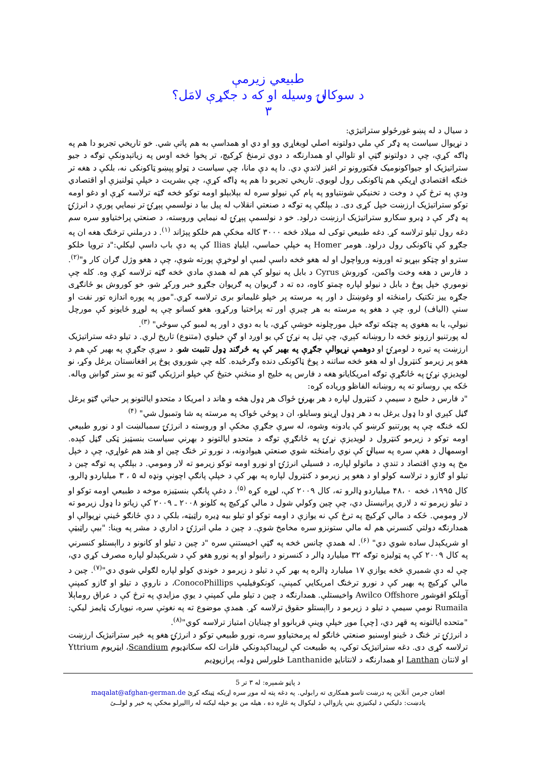طبيعي زيرمې
د سوکالۍ وسيله او که د جګړې لامَل؟
۳
د سيال د له پښو غورځولو ستراتيژي:
د نړيوال سياست په ډګر کې ملي دولتونه اصلي لوبغاړي وو او دي او همداسې به هم پاتې شي. خو تاريخي تجربو دا هم په ډاګه کړې، چې د دولتونو ګټې او تلوالې او همدارنګه د دوي ترمنځ کړکيچ، تر پخوا څخه اوس په زياتېدونکې توګه د جيو ستراتيژيک او جيواکونوميک فکتورونو تر اغيز لاندې دي. دا په دې مانا، چې سياست د ټولو پېښو ټاکونکی نه، بلکې د هغه تر څنګه اقتصادي اړيکې هم ټاکونکی رول لوبوي. تاريخي تجربو دا هم په ډاګه کړې، چې بشريت د خپلې ټولنيزې او اقتصادي ودې په ترڅ کې د وخت د تخنيکي شونتياوو په پام کې نيولو سره له بېلابېلو اومه توکو څخه ګټه ترلاسه کړې او دغو اومه توکو ستراتيژيک ارزښت خپل کړی دی. د بېلګې په توګه د صنعتي انقلاب له پيل بيا د نولسمې پېړۍ تر نيمايي پورې د انرژۍ په ډګر کې د ډبرو سکارو ستراتيژيک ارزښت درلود. خو د نولسمې پېړۍ له نيمايي وروسته، د صنعتي پراختياوو سره سم دغه رول تېلو ترلاسه کړ. دغه طبيعي توکی له ميلاد څخه ۳۰۰۰ کاله مخکې هم خلکو پېژاند <sup>(۱)</sup>. د درملني ترڅنګ هغه ان په جګړو کې ټاکونکی رول درلود. هومر Homer په خپلې حماسي، ايلياډ Ilias کې په دې باب داسې ليکلي:"د ترويا خلکو سترو او چټکو بېړيو ته اورونه ورواچول او له هغو څخه داسې لمبې او لوخړې پورته شوې، چې د هغو وژل ګران کار و"<sup>(۲)</sup>. د فارس د هغه وخت واکمن، کوروش Cyrus د بابل په نيولو کې هم له همدې مادي څخه ګټه ترلاسه کړې وه. کله چې نومورې خپل پوځ د بابل د نيولو لپاره چمتو کاوه، ده ته د ګريوان په ګريوان جګړو خبر ورکړ شو، خو کوروش يو ځانګړی جګړه ييز تکتيک رامنځته او وغوښتل د اور په مرسته پر خپلو غليمانو برى ترلاسه کړي."موږ په پوره اندازه تور نفت او سنې (الياف) لرو، چې د هغو په مرسته به هر چيرې اور ته پراختيا ورکړو، هغو کسانو چې په لوړو ځايونو کې مورچل نيولې، يا به هغوي په چټکه توګه خپل مورچلونه خوشې کړي، يا به دوي د اور په لمبو کې سوځي" <sup>(۳)</sup>.
له پورتنيو ارزونو څخه دا روښانه کېږي، چې تېل په نړۍ کې يو اوږد او ګڼ خيلوي (متنوع) تاريخ لري. د تيلو دغه ستراتيژيک ارزښت په تيره د لومړۍ او دوهمې نړيوالې جګړې په بهير کې په ځرګند ډول تثبيت شو. د سړې جګړې په بهير کې هم د هغو پر زيرمو کنټرول او له هغو څخه ساتنه د پوځ ټاکونکی دنده وګرځيده. کله چې شوروي پوځ پر افغانستان يرغل وکړ، نو لويديزې نړۍ په ځانګړې توګه امريکايانو هغه د فارس په خليج او منځنې ختيځ کې خپلو انرژيکي ګټو ته يو ستر ګواښ وباله. ځکه يې روسانو ته په روښانه الفاظو ورياده کړه:
"د فارس د خليج د سيمې د کنټرول لپاره د هر بهرنۍ ځواک هر ډول هڅه و هاند د امريکا د متحدو ايالتونو پر حياتي ګټو يرغل ګڼل کېږي او دا ډول يرغل به د هر ډول اړينو وسايلو، ان د پوځي ځواک په مرسته په شا وتمبول شي" <sup>(۴)</sup>
لکه څنګه چې په پورتنيو کرښو کې يادونه وشوه، له سړې جګړې مخکې او وروسته د انرژۍ سمبالښت او د نورو طبيعي اومه توکو د زيرمو کنټرول د لويديزې نړۍ په ځانګړې توګه د متحدو ايالتونو د بهرني سياست بنسټيز ټکی ګڼل کېده. اوسمهال د هغې سره په سيالۍ کې نوي رامنځته شوي صنعتي هيوادونه، د نورو تر څنګ چين او هند هم غواړي، چې د خپل مخ په ودې اقتصاد د تندې د ماتولو لپاره، د فسيلي انرژۍ او نورو اومه توکو زيرمو ته لار ومومي. د بېلګې په توګه چين د تيلو او ګازو د ترلاسه کولو او د هغو پر زيرمو د کنټرول لپاره په بهر کې د خپلې پانګې اچونې ونډه له ۵ ، ۳ ميلياردو ډالرو، کال ۱۹۹۵، څخه ۰ ،۴۸ ميلياردو ډالرو ته، کال ۲۰۰۹ کې، لوړه کړه <sup>(۵)</sup>. د دغې پانګې بنسټيزه موخه د طبيعي اومه توکو او د تيلو زيرمو ته د لاري پرانيستل دي، چې چين وکولي شول د مالي کړکيچ په کلونو ۲۰۰۸ ـ ۲۰۰۹ کې زياتو دا ډول زيرمو ته لار ومومي. ځکه د مالي کړکيچ په ترڅ کې نه يوازې د اومه توکو او تيلو بيه ډيره راټيټه، بلکې د دې ځانګو ځينې نړيوالې او همدارنګه دولتي کنسرني هم له مالي ستونزو سره مخامخ شوې. د چين د ملي انرژۍ د اداري د مشر په وينا: "بيې راټيټې او شريکېدل ساده شوي دي" <sup>(۶)</sup>. له همدې چانس څخه په ګټې اخيستنې سره "د چين د تيلو او کانونو د رااېستلو کنسرني په کال ۲۰۰۹ کې په ټوليزه توګه ۳۲ ميليارد ډالر د کنسرنو د رانيولو او په نورو هغو کې د شريکېدلو لپاره مصرف کړي دي، چې له دې شميرې څخه يوازې ۱۷ ميليارد ډالره په بهر کې د تيلو د زيرمو د خوندي کولو لپاره لګولي شوي دي"<sup>(۷)</sup>. چين د مالي کړکيچ په بهير کې د نورو ترڅنګ امريکايي کمپنې، کونکوفيليپ ConocoPhillips، د ناروې د تيلو او ګازو کمپنې آوېلکو افوشور Awilco Offshore واخيستلې. همدارنګه د چين د تيلو ملي کمپنې د يوې مزايدې په ترڅ کې د عراق روماېلا Rumaila نومې سيمې د تيلو د زيرمو د رااېستلو حقوق ترلاسه کړ. همدې موضوع ته په نغوتې سره، نيويارک ټايمز ليکي: "متحده ايالتونه په قهر دي، [چې] موږ خپلې وينې قربانوو او چينايان امتياز ترلاسه کوي"<sup>(۸)</sup>.
د انرژۍ تر څنګ د ځينو اوسنيو صنعتي څانګو له پرمختياوو سره، نورو طبيعي توکو د انرژۍ هغو په څېر ستراتيژيک ارزښت ترلاسه کړی دی. دغه ستراتيژيک توکي، په طبيعت کې لږپيداکېدونکي فلزات لکه سکانډيوم Scandium، ايټريوم Yttrium او لانتان Lanthan او همدارنګه د لانتانايډ Lanthanide څلورلس ډوله، پرازيوډيم
د پاڼو شمېره: له ۳ تر 5
افغان جرمن آنلاين په درښت تاسو همکاری ته رابولي. په دغه پته له موږ سره اړيکه ټينګه کړئ maqalat@afghan-german.de
يادښت: دليکنې د ليکنيزې بنې پازوالې د ليکوال په غاړه ده ، هيله من يو خپله ليکنه له رااليږلو مخکې په خير و لولــئ